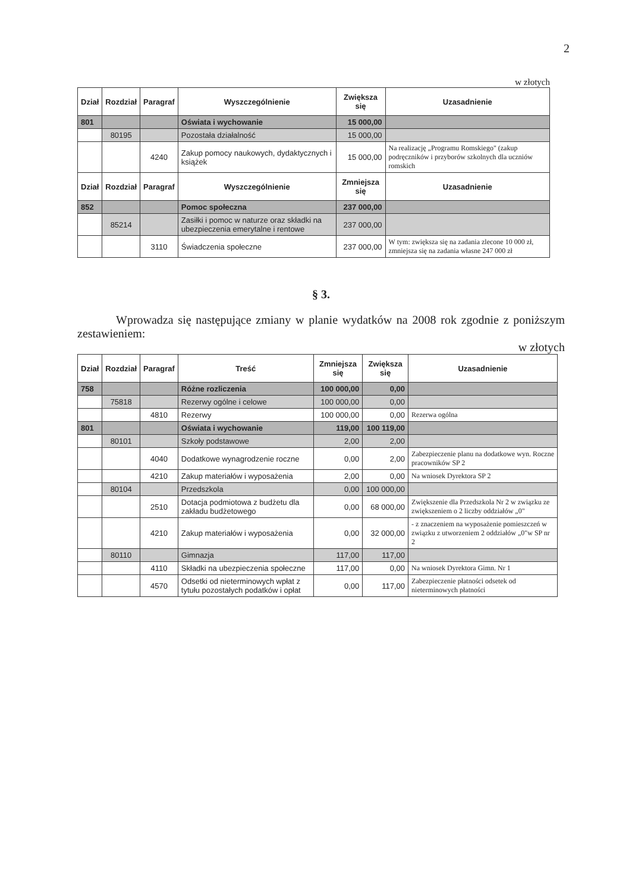2
w złotych
| Dział | Rozdział | Paragraf | Wyszczególnienie | Zwiększa się | Uzasadnienie |
| --- | --- | --- | --- | --- | --- |
| 801 | | | Oświata i wychowanie | 15 000,00 | |
| | 80195 | | Pozostała działalność | 15 000,00 | |
| | | 4240 | Zakup pomocy naukowych, dydaktycznych i książek | 15 000,00 | Na realizację „Programu Romskiego" (zakup podręczników i przyborów szkolnych dla uczniów romskich |
| Dział | Rozdział | Paragraf | Wyszczególnienie | Zmniejsza się | Uzasadnienie |
| 852 | | | Pomoc społeczna | 237 000,00 | |
| | 85214 | | Zasiłki i pomoc w naturze oraz składki na ubezpieczenia emerytalne i rentowe | 237 000,00 | |
| | | 3110 | Świadczenia społeczne | 237 000,00 | W tym: zwiększa się na zadania zlecone 10 000 zł, zmniejsza się na zadania własne 247 000 zł |
§ 3.
Wprowadza się następujące zmiany w planie wydatków na 2008 rok zgodnie z poniższym zestawieniem:
w złotych
| Dział | Rozdział | Paragraf | Treść | Zmniejsza się | Zwiększa się | Uzasadnienie |
| --- | --- | --- | --- | --- | --- | --- |
| 758 | | | Różne rozliczenia | 100 000,00 | 0,00 | |
| | 75818 | | Rezerwy ogólne i celowe | 100 000,00 | 0,00 | |
| | | 4810 | Rezerwy | 100 000,00 | 0,00 | Rezerwa ogólna |
| 801 | | | Oświata i wychowanie | 119,00 | 100 119,00 | |
| | 80101 | | Szkoły podstawowe | 2,00 | 2,00 | |
| | | 4040 | Dodatkowe wynagrodzenie roczne | 0,00 | 2,00 | Zabezpieczenie planu na dodatkowe wyn. Roczne pracowników SP 2 |
| | | 4210 | Zakup materiałów i wyposażenia | 2,00 | 0,00 | Na wniosek Dyrektora SP 2 |
| | 80104 | | Przedszkola | 0,00 | 100 000,00 | |
| | | 2510 | Dotacja podmiotowa z budżetu dla zakładu budżetowego | 0,00 | 68 000,00 | Zwiększenie dla Przedszkola Nr 2 w związku ze zwiększeniem o 2 liczby oddziałów „0" |
| | | 4210 | Zakup materiałów i wyposażenia | 0,00 | 32 000,00 | - z znaczeniem na wyposażenie pomieszczeń w związku z utworzeniem 2 oddziałów „0"w SP nr 2 |
| | 80110 | | Gimnazja | 117,00 | 117,00 | |
| | | 4110 | Składki na ubezpieczenia społeczne | 117,00 | 0,00 | Na wniosek Dyrektora Gimn. Nr 1 |
| | | 4570 | Odsetki od nieterminowych wpłat z tytułu pozostałych podatków i opłat | 0,00 | 117,00 | Zabezpieczenie płatności odsetek od nieterminowych płatności |